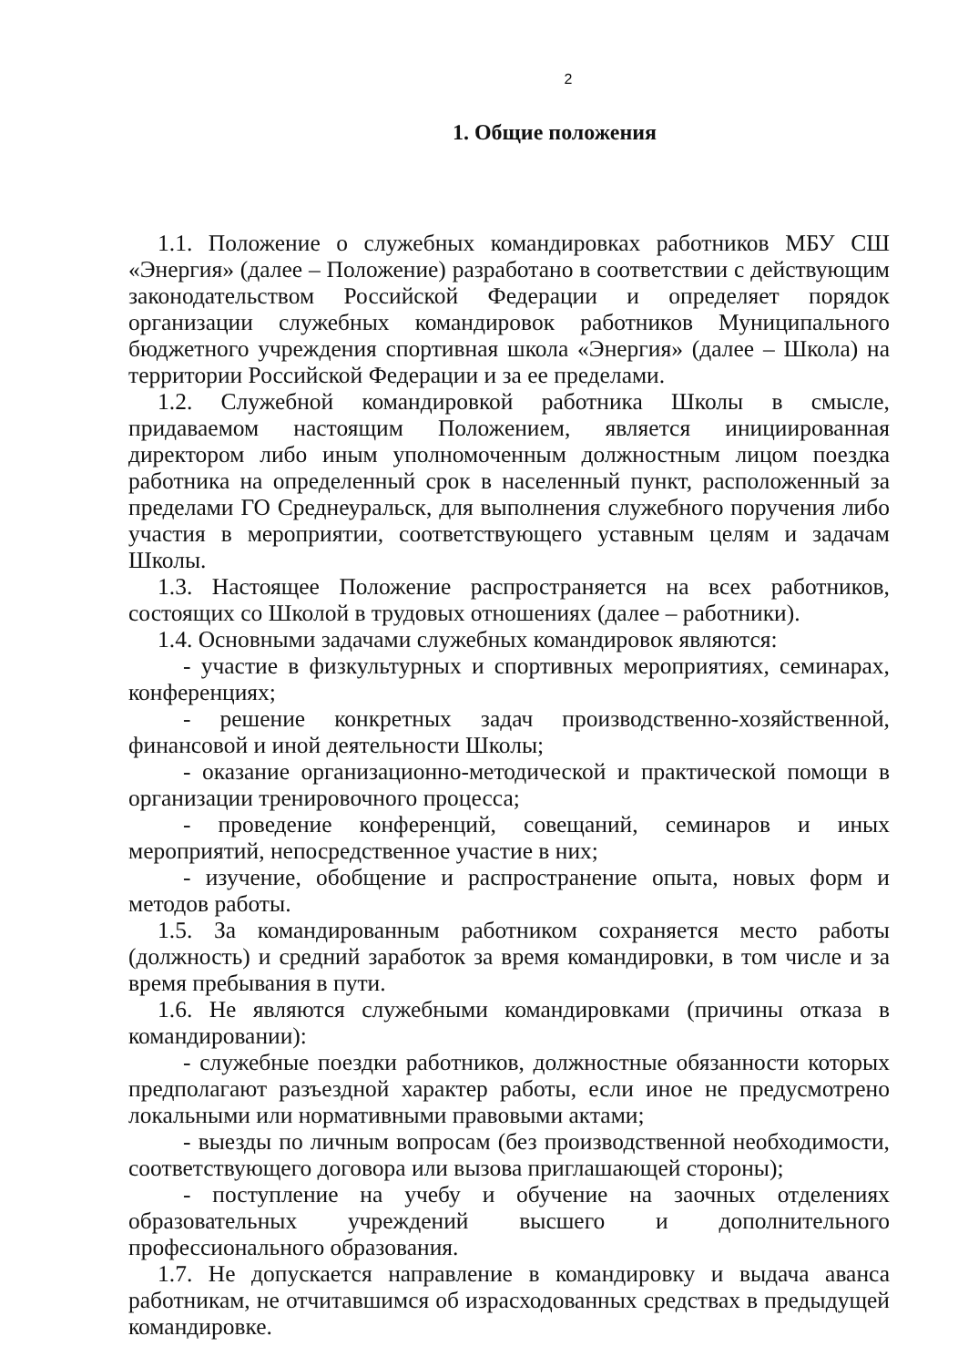2
1. Общие положения
1.1. Положение о служебных командировках работников МБУ СШ «Энергия» (далее – Положение) разработано в соответствии с действующим законодательством Российской Федерации и определяет порядок организации служебных командировок работников Муниципального бюджетного учреждения спортивная школа «Энергия» (далее – Школа) на территории Российской Федерации и за ее пределами.
1.2. Служебной командировкой работника Школы в смысле, придаваемом настоящим Положением, является инициированная директором либо иным уполномоченным должностным лицом поездка работника на определенный срок в населенный пункт, расположенный за пределами ГО Среднеуральск, для выполнения служебного поручения либо участия в мероприятии, соответствующего уставным целям и задачам Школы.
1.3. Настоящее Положение распространяется на всех работников, состоящих со Школой в трудовых отношениях (далее – работники).
1.4. Основными задачами служебных командировок являются:
- участие в физкультурных и спортивных мероприятиях, семинарах, конференциях;
- решение конкретных задач производственно-хозяйственной, финансовой и иной деятельности Школы;
- оказание организационно-методической и практической помощи в организации тренировочного процесса;
- проведение конференций, совещаний, семинаров и иных мероприятий, непосредственное участие в них;
- изучение, обобщение и распространение опыта, новых форм и методов работы.
1.5. За командированным работником сохраняется место работы (должность) и средний заработок за время командировки, в том числе и за время пребывания в пути.
1.6. Не являются служебными командировками (причины отказа в командировании):
- служебные поездки работников, должностные обязанности которых предполагают разъездной характер работы, если иное не предусмотрено локальными или нормативными правовыми актами;
- выезды по личным вопросам (без производственной необходимости, соответствующего договора или вызова приглашающей стороны);
- поступление на учебу и обучение на заочных отделениях образовательных учреждений высшего и дополнительного профессионального образования.
1.7. Не допускается направление в командировку и выдача аванса работникам, не отчитавшимся об израсходованных средствах в предыдущей командировке.